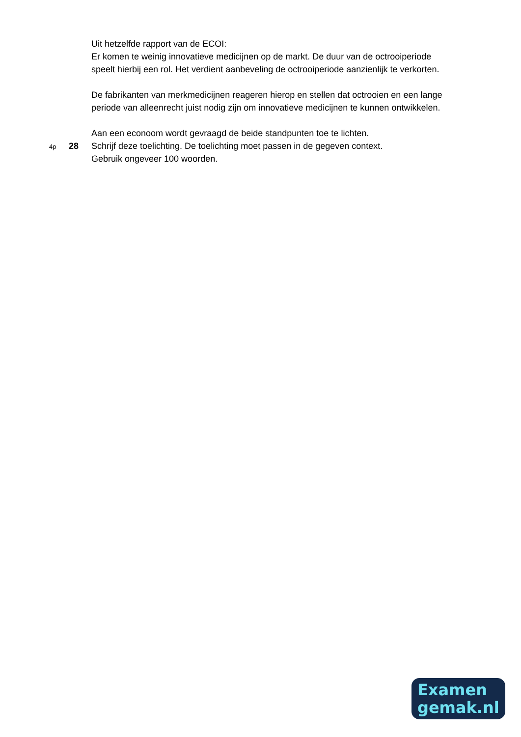Uit hetzelfde rapport van de ECOI:
Er komen te weinig innovatieve medicijnen op de markt. De duur van de octrooiperiode speelt hierbij een rol. Het verdient aanbeveling de octrooiperiode aanzienlijk te verkorten.
De fabrikanten van merkmedicijnen reageren hierop en stellen dat octrooien en een lange periode van alleenrecht juist nodig zijn om innovatieve medicijnen te kunnen ontwikkelen.
Aan een econoom wordt gevraagd de beide standpunten toe te lichten.
4p 28 Schrijf deze toelichting. De toelichting moet passen in de gegeven context.
Gebruik ongeveer 100 woorden.
Examen
gemak.nl